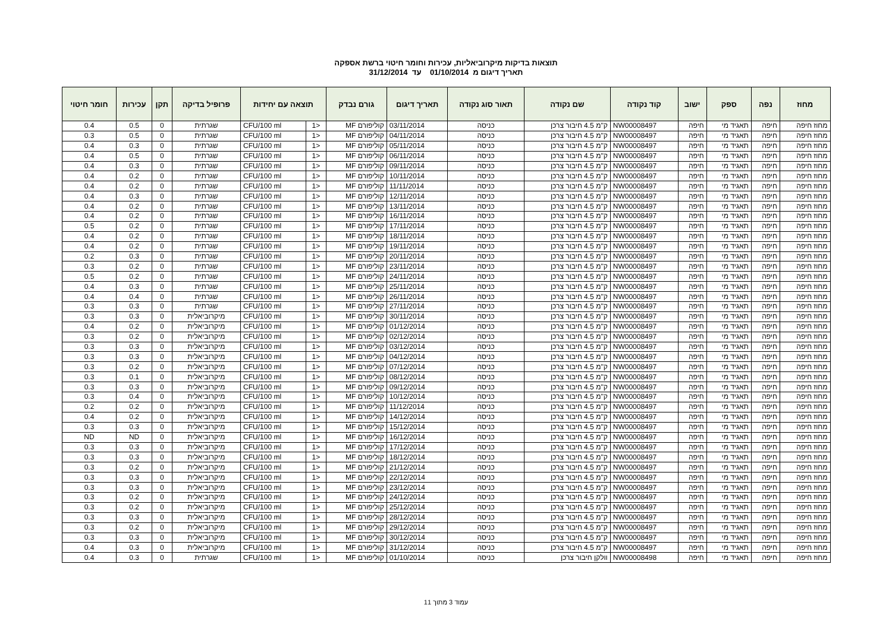תוצאות בדיקות מיקרוביאליות, עכירות וחומר חיטוי ברשת אספקה
תאריך דיגום מ 01/10/2014 עד 31/12/2014
| מחוז | נפה | ספק | ישוב | קוד נקודה | שם נקודה | תאור סוג נקודה | תאריך דיגום | גורם נבדק | תוצאה עם יחידות | | פרופיל בדיקה | תקן | עכירות | חומר חיטוי |
| --- | --- | --- | --- | --- | --- | --- | --- | --- | --- | --- | --- | --- | --- | --- |
| מחוז חיפה | חיפה | תאגיד מי | חיפה | NW00008497 | ק"מ 4.5 חיבור צרכן | כניסה | 03/11/2014 | קוליפורם MF | <1 | CFU/100 ml | שגרתית | 0 | 0.5 | 0.4 |
| מחוז חיפה | חיפה | תאגיד מי | חיפה | NW00008497 | ק"מ 4.5 חיבור צרכן | כניסה | 04/11/2014 | קוליפורם MF | <1 | CFU/100 ml | שגרתית | 0 | 0.5 | 0.3 |
| מחוז חיפה | חיפה | תאגיד מי | חיפה | NW00008497 | ק"מ 4.5 חיבור צרכן | כניסה | 05/11/2014 | קוליפורם MF | <1 | CFU/100 ml | שגרתית | 0 | 0.3 | 0.4 |
| מחוז חיפה | חיפה | תאגיד מי | חיפה | NW00008497 | ק"מ 4.5 חיבור צרכן | כניסה | 06/11/2014 | קוליפורם MF | <1 | CFU/100 ml | שגרתית | 0 | 0.5 | 0.4 |
| מחוז חיפה | חיפה | תאגיד מי | חיפה | NW00008497 | ק"מ 4.5 חיבור צרכן | כניסה | 09/11/2014 | קוליפורם MF | <1 | CFU/100 ml | שגרתית | 0 | 0.3 | 0.4 |
| מחוז חיפה | חיפה | תאגיד מי | חיפה | NW00008497 | ק"מ 4.5 חיבור צרכן | כניסה | 10/11/2014 | קוליפורם MF | <1 | CFU/100 ml | שגרתית | 0 | 0.2 | 0.4 |
| מחוז חיפה | חיפה | תאגיד מי | חיפה | NW00008497 | ק"מ 4.5 חיבור צרכן | כניסה | 11/11/2014 | קוליפורם MF | <1 | CFU/100 ml | שגרתית | 0 | 0.2 | 0.4 |
| מחוז חיפה | חיפה | תאגיד מי | חיפה | NW00008497 | ק"מ 4.5 חיבור צרכן | כניסה | 12/11/2014 | קוליפורם MF | <1 | CFU/100 ml | שגרתית | 0 | 0.3 | 0.4 |
| מחוז חיפה | חיפה | תאגיד מי | חיפה | NW00008497 | ק"מ 4.5 חיבור צרכן | כניסה | 13/11/2014 | קוליפורם MF | <1 | CFU/100 ml | שגרתית | 0 | 0.2 | 0.4 |
| מחוז חיפה | חיפה | תאגיד מי | חיפה | NW00008497 | ק"מ 4.5 חיבור צרכן | כניסה | 16/11/2014 | קוליפורם MF | <1 | CFU/100 ml | שגרתית | 0 | 0.2 | 0.4 |
| מחוז חיפה | חיפה | תאגיד מי | חיפה | NW00008497 | ק"מ 4.5 חיבור צרכן | כניסה | 17/11/2014 | קוליפורם MF | <1 | CFU/100 ml | שגרתית | 0 | 0.2 | 0.5 |
| מחוז חיפה | חיפה | תאגיד מי | חיפה | NW00008497 | ק"מ 4.5 חיבור צרכן | כניסה | 18/11/2014 | קוליפורם MF | <1 | CFU/100 ml | שגרתית | 0 | 0.2 | 0.4 |
| מחוז חיפה | חיפה | תאגיד מי | חיפה | NW00008497 | ק"מ 4.5 חיבור צרכן | כניסה | 19/11/2014 | קוליפורם MF | <1 | CFU/100 ml | שגרתית | 0 | 0.2 | 0.4 |
| מחוז חיפה | חיפה | תאגיד מי | חיפה | NW00008497 | ק"מ 4.5 חיבור צרכן | כניסה | 20/11/2014 | קוליפורם MF | <1 | CFU/100 ml | שגרתית | 0 | 0.3 | 0.2 |
| מחוז חיפה | חיפה | תאגיד מי | חיפה | NW00008497 | ק"מ 4.5 חיבור צרכן | כניסה | 23/11/2014 | קוליפורם MF | <1 | CFU/100 ml | שגרתית | 0 | 0.2 | 0.3 |
| מחוז חיפה | חיפה | תאגיד מי | חיפה | NW00008497 | ק"מ 4.5 חיבור צרכן | כניסה | 24/11/2014 | קוליפורם MF | <1 | CFU/100 ml | שגרתית | 0 | 0.2 | 0.5 |
| מחוז חיפה | חיפה | תאגיד מי | חיפה | NW00008497 | ק"מ 4.5 חיבור צרכן | כניסה | 25/11/2014 | קוליפורם MF | <1 | CFU/100 ml | שגרתית | 0 | 0.3 | 0.4 |
| מחוז חיפה | חיפה | תאגיד מי | חיפה | NW00008497 | ק"מ 4.5 חיבור צרכן | כניסה | 26/11/2014 | קוליפורם MF | <1 | CFU/100 ml | שגרתית | 0 | 0.4 | 0.4 |
| מחוז חיפה | חיפה | תאגיד מי | חיפה | NW00008497 | ק"מ 4.5 חיבור צרכן | כניסה | 27/11/2014 | קוליפורם MF | <1 | CFU/100 ml | שגרתית | 0 | 0.3 | 0.3 |
| מחוז חיפה | חיפה | תאגיד מי | חיפה | NW00008497 | ק"מ 4.5 חיבור צרכן | כניסה | 30/11/2014 | קוליפורם MF | <1 | CFU/100 ml | מיקרוביאלית | 0 | 0.3 | 0.3 |
| מחוז חיפה | חיפה | תאגיד מי | חיפה | NW00008497 | ק"מ 4.5 חיבור צרכן | כניסה | 01/12/2014 | קוליפורם MF | <1 | CFU/100 ml | מיקרוביאלית | 0 | 0.2 | 0.4 |
| מחוז חיפה | חיפה | תאגיד מי | חיפה | NW00008497 | ק"מ 4.5 חיבור צרכן | כניסה | 02/12/2014 | קוליפורם MF | <1 | CFU/100 ml | מיקרוביאלית | 0 | 0.2 | 0.3 |
| מחוז חיפה | חיפה | תאגיד מי | חיפה | NW00008497 | ק"מ 4.5 חיבור צרכן | כניסה | 03/12/2014 | קוליפורם MF | <1 | CFU/100 ml | מיקרוביאלית | 0 | 0.3 | 0.3 |
| מחוז חיפה | חיפה | תאגיד מי | חיפה | NW00008497 | ק"מ 4.5 חיבור צרכן | כניסה | 04/12/2014 | קוליפורם MF | <1 | CFU/100 ml | מיקרוביאלית | 0 | 0.3 | 0.3 |
| מחוז חיפה | חיפה | תאגיד מי | חיפה | NW00008497 | ק"מ 4.5 חיבור צרכן | כניסה | 07/12/2014 | קוליפורם MF | <1 | CFU/100 ml | מיקרוביאלית | 0 | 0.2 | 0.3 |
| מחוז חיפה | חיפה | תאגיד מי | חיפה | NW00008497 | ק"מ 4.5 חיבור צרכן | כניסה | 08/12/2014 | קוליפורם MF | <1 | CFU/100 ml | מיקרוביאלית | 0 | 0.1 | 0.3 |
| מחוז חיפה | חיפה | תאגיד מי | חיפה | NW00008497 | ק"מ 4.5 חיבור צרכן | כניסה | 09/12/2014 | קוליפורם MF | <1 | CFU/100 ml | מיקרוביאלית | 0 | 0.3 | 0.3 |
| מחוז חיפה | חיפה | תאגיד מי | חיפה | NW00008497 | ק"מ 4.5 חיבור צרכן | כניסה | 10/12/2014 | קוליפורם MF | <1 | CFU/100 ml | מיקרוביאלית | 0 | 0.4 | 0.3 |
| מחוז חיפה | חיפה | תאגיד מי | חיפה | NW00008497 | ק"מ 4.5 חיבור צרכן | כניסה | 11/12/2014 | קוליפורם MF | <1 | CFU/100 ml | מיקרוביאלית | 0 | 0.2 | 0.2 |
| מחוז חיפה | חיפה | תאגיד מי | חיפה | NW00008497 | ק"מ 4.5 חיבור צרכן | כניסה | 14/12/2014 | קוליפורם MF | <1 | CFU/100 ml | מיקרוביאלית | 0 | 0.2 | 0.4 |
| מחוז חיפה | חיפה | תאגיד מי | חיפה | NW00008497 | ק"מ 4.5 חיבור צרכן | כניסה | 15/12/2014 | קוליפורם MF | <1 | CFU/100 ml | מיקרוביאלית | 0 | 0.3 | 0.3 |
| מחוז חיפה | חיפה | תאגיד מי | חיפה | NW00008497 | ק"מ 4.5 חיבור צרכן | כניסה | 16/12/2014 | קוליפורם MF | <1 | CFU/100 ml | מיקרוביאלית | 0 | ND | ND |
| מחוז חיפה | חיפה | תאגיד מי | חיפה | NW00008497 | ק"מ 4.5 חיבור צרכן | כניסה | 17/12/2014 | קוליפורם MF | <1 | CFU/100 ml | מיקרוביאלית | 0 | 0.3 | 0.3 |
| מחוז חיפה | חיפה | תאגיד מי | חיפה | NW00008497 | ק"מ 4.5 חיבור צרכן | כניסה | 18/12/2014 | קוליפורם MF | <1 | CFU/100 ml | מיקרוביאלית | 0 | 0.3 | 0.3 |
| מחוז חיפה | חיפה | תאגיד מי | חיפה | NW00008497 | ק"מ 4.5 חיבור צרכן | כניסה | 21/12/2014 | קוליפורם MF | <1 | CFU/100 ml | מיקרוביאלית | 0 | 0.2 | 0.3 |
| מחוז חיפה | חיפה | תאגיד מי | חיפה | NW00008497 | ק"מ 4.5 חיבור צרכן | כניסה | 22/12/2014 | קוליפורם MF | <1 | CFU/100 ml | מיקרוביאלית | 0 | 0.3 | 0.3 |
| מחוז חיפה | חיפה | תאגיד מי | חיפה | NW00008497 | ק"מ 4.5 חיבור צרכן | כניסה | 23/12/2014 | קוליפורם MF | <1 | CFU/100 ml | מיקרוביאלית | 0 | 0.3 | 0.3 |
| מחוז חיפה | חיפה | תאגיד מי | חיפה | NW00008497 | ק"מ 4.5 חיבור צרכן | כניסה | 24/12/2014 | קוליפורם MF | <1 | CFU/100 ml | מיקרוביאלית | 0 | 0.2 | 0.3 |
| מחוז חיפה | חיפה | תאגיד מי | חיפה | NW00008497 | ק"מ 4.5 חיבור צרכן | כניסה | 25/12/2014 | קוליפורם MF | <1 | CFU/100 ml | מיקרוביאלית | 0 | 0.2 | 0.3 |
| מחוז חיפה | חיפה | תאגיד מי | חיפה | NW00008497 | ק"מ 4.5 חיבור צרכן | כניסה | 28/12/2014 | קוליפורם MF | <1 | CFU/100 ml | מיקרוביאלית | 0 | 0.3 | 0.3 |
| מחוז חיפה | חיפה | תאגיד מי | חיפה | NW00008497 | ק"מ 4.5 חיבור צרכן | כניסה | 29/12/2014 | קוליפורם MF | <1 | CFU/100 ml | מיקרוביאלית | 0 | 0.2 | 0.3 |
| מחוז חיפה | חיפה | תאגיד מי | חיפה | NW00008497 | ק"מ 4.5 חיבור צרכן | כניסה | 30/12/2014 | קוליפורם MF | <1 | CFU/100 ml | מיקרוביאלית | 0 | 0.3 | 0.3 |
| מחוז חיפה | חיפה | תאגיד מי | חיפה | NW00008497 | ק"מ 4.5 חיבור צרכן | כניסה | 31/12/2014 | קוליפורם MF | <1 | CFU/100 ml | מיקרוביאלית | 0 | 0.3 | 0.4 |
| מחוז חיפה | חיפה | תאגיד מי | חיפה | NW00008498 | וולקן חיבור צרכן | כניסה | 01/10/2014 | קוליפורם MF | <1 | CFU/100 ml | שגרתית | 0 | 0.3 | 0.4 |
עמוד 3 מתוך 11